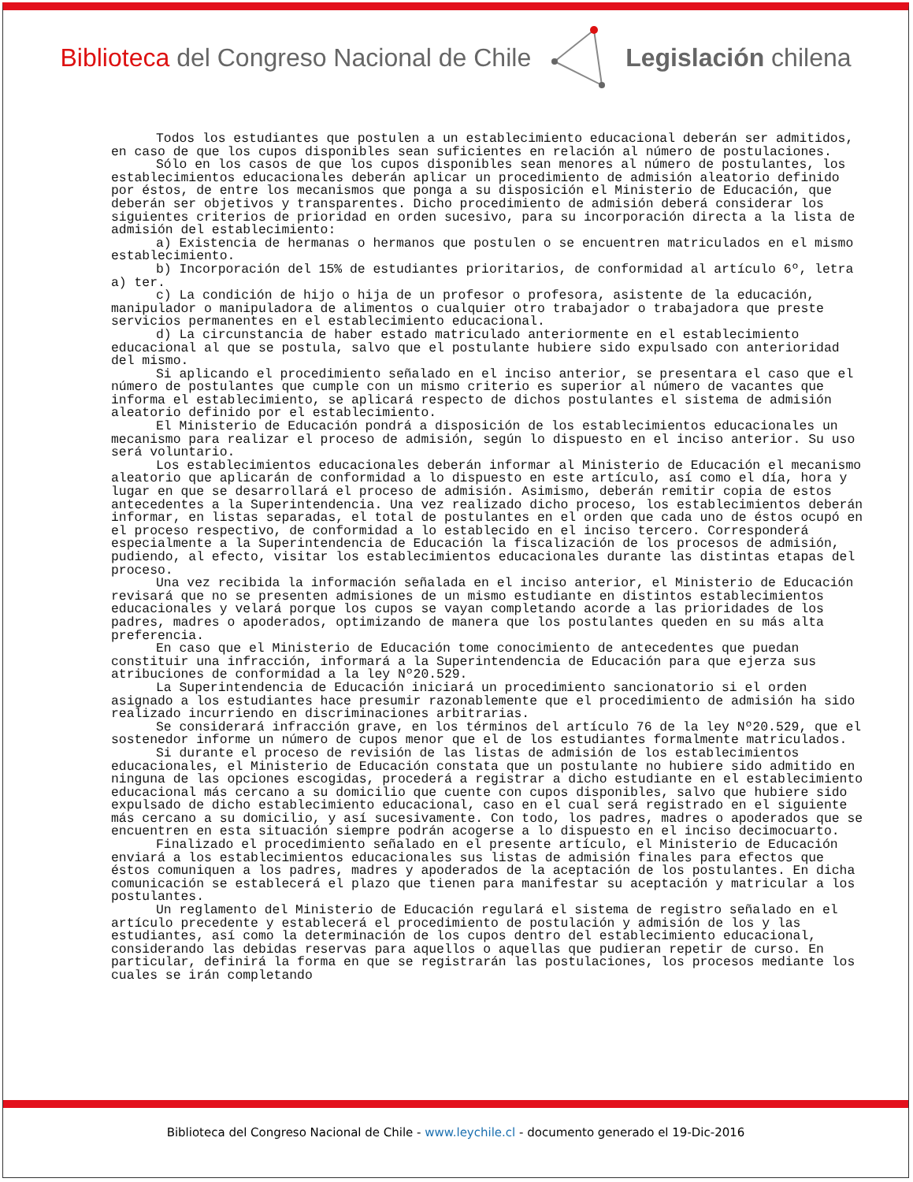Biblioteca del Congreso Nacional de Chile
Legislación chilena
Todos los estudiantes que postulen a un establecimiento educacional deberán ser admitidos, en caso de que los cupos disponibles sean suficientes en relación al número de postulaciones.
Sólo en los casos de que los cupos disponibles sean menores al número de postulantes, los establecimientos educacionales deberán aplicar un procedimiento de admisión aleatorio definido por éstos, de entre los mecanismos que ponga a su disposición el Ministerio de Educación, que deberán ser objetivos y transparentes. Dicho procedimiento de admisión deberá considerar los siguientes criterios de prioridad en orden sucesivo, para su incorporación directa a la lista de admisión del establecimiento:
a) Existencia de hermanas o hermanos que postulen o se encuentren matriculados en el mismo establecimiento.
b) Incorporación del 15% de estudiantes prioritarios, de conformidad al artículo 6º, letra a) ter.
c) La condición de hijo o hija de un profesor o profesora, asistente de la educación, manipulador o manipuladora de alimentos o cualquier otro trabajador o trabajadora que preste servicios permanentes en el establecimiento educacional.
d) La circunstancia de haber estado matriculado anteriormente en el establecimiento educacional al que se postula, salvo que el postulante hubiere sido expulsado con anterioridad del mismo.
Si aplicando el procedimiento señalado en el inciso anterior, se presentara el caso que el número de postulantes que cumple con un mismo criterio es superior al número de vacantes que informa el establecimiento, se aplicará respecto de dichos postulantes el sistema de admisión aleatorio definido por el establecimiento.
El Ministerio de Educación pondrá a disposición de los establecimientos educacionales un mecanismo para realizar el proceso de admisión, según lo dispuesto en el inciso anterior. Su uso será voluntario.
Los establecimientos educacionales deberán informar al Ministerio de Educación el mecanismo aleatorio que aplicarán de conformidad a lo dispuesto en este artículo, así como el día, hora y lugar en que se desarrollará el proceso de admisión. Asimismo, deberán remitir copia de estos antecedentes a la Superintendencia. Una vez realizado dicho proceso, los establecimientos deberán informar, en listas separadas, el total de postulantes en el orden que cada uno de éstos ocupó en el proceso respectivo, de conformidad a lo establecido en el inciso tercero. Corresponderá especialmente a la Superintendencia de Educación la fiscalización de los procesos de admisión, pudiendo, al efecto, visitar los establecimientos educacionales durante las distintas etapas del proceso.
Una vez recibida la información señalada en el inciso anterior, el Ministerio de Educación revisará que no se presenten admisiones de un mismo estudiante en distintos establecimientos educacionales y velará porque los cupos se vayan completando acorde a las prioridades de los padres, madres o apoderados, optimizando de manera que los postulantes queden en su más alta preferencia.
En caso que el Ministerio de Educación tome conocimiento de antecedentes que puedan constituir una infracción, informará a la Superintendencia de Educación para que ejerza sus atribuciones de conformidad a la ley Nº20.529.
La Superintendencia de Educación iniciará un procedimiento sancionatorio si el orden asignado a los estudiantes hace presumir razonablemente que el procedimiento de admisión ha sido realizado incurriendo en discriminaciones arbitrarias.
Se considerará infracción grave, en los términos del artículo 76 de la ley Nº20.529, que el sostenedor informe un número de cupos menor que el de los estudiantes formalmente matriculados.
Si durante el proceso de revisión de las listas de admisión de los establecimientos educacionales, el Ministerio de Educación constata que un postulante no hubiere sido admitido en ninguna de las opciones escogidas, procederá a registrar a dicho estudiante en el establecimiento educacional más cercano a su domicilio que cuente con cupos disponibles, salvo que hubiere sido expulsado de dicho establecimiento educacional, caso en el cual será registrado en el siguiente más cercano a su domicilio, y así sucesivamente. Con todo, los padres, madres o apoderados que se encuentren en esta situación siempre podrán acogerse a lo dispuesto en el inciso decimocuarto.
Finalizado el procedimiento señalado en el presente artículo, el Ministerio de Educación enviará a los establecimientos educacionales sus listas de admisión finales para efectos que éstos comuniquen a los padres, madres y apoderados de la aceptación de los postulantes. En dicha comunicación se establecerá el plazo que tienen para manifestar su aceptación y matricular a los postulantes.
Un reglamento del Ministerio de Educación regulará el sistema de registro señalado en el artículo precedente y establecerá el procedimiento de postulación y admisión de los y las estudiantes, así como la determinación de los cupos dentro del establecimiento educacional, considerando las debidas reservas para aquellos o aquellas que pudieran repetir de curso. En particular, definirá la forma en que se registrarán las postulaciones, los procesos mediante los cuales se irán completando
Biblioteca del Congreso Nacional de Chile - www.leychile.cl - documento generado el 19-Dic-2016